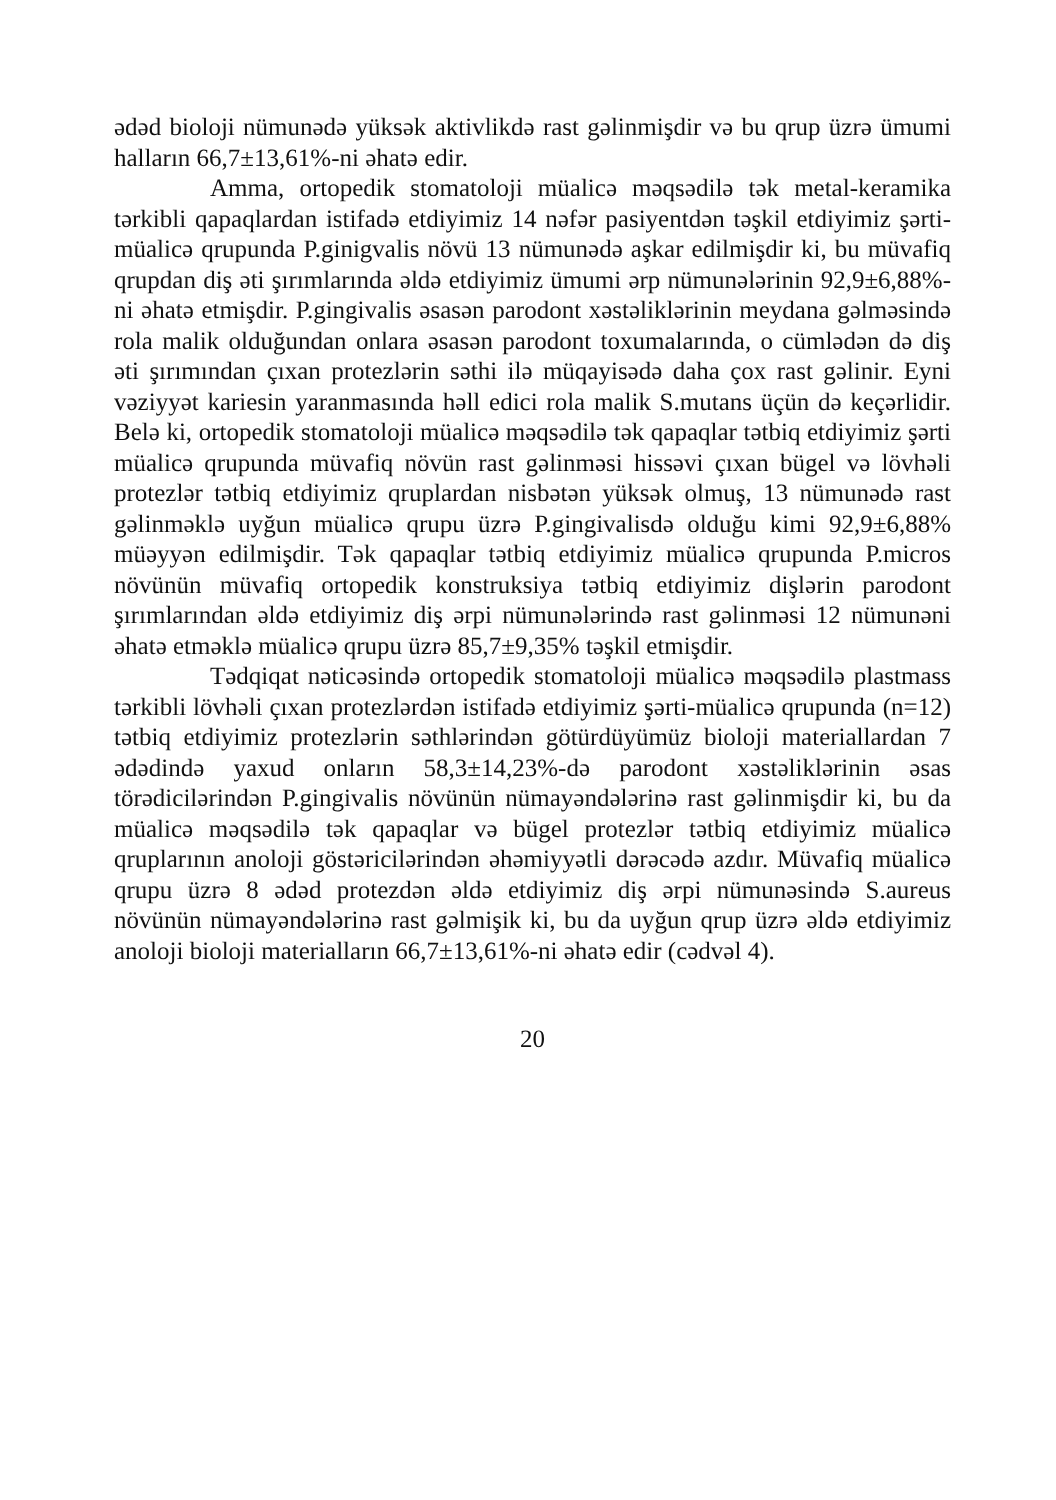ədəd bioloji nümunədə yüksək aktivlikdə rast gəlinmişdir və bu qrup üzrə ümumi halların 66,7±13,61%-ni əhatə edir.
Amma, ortopedik stomatoloji müalicə məqsədilə tək metal-keramika tərkibli qapaqlardan istifadə etdiyimiz 14 nəfər pasiyentdən təşkil etdiyimiz şərti-müalicə qrupunda P.ginigvalis növü 13 nümunədə aşkar edilmişdir ki, bu müvafiq qrupdan diş əti şırımlarında əldə etdiyimiz ümumi ərp nümunələrinin 92,9±6,88%-ni əhatə etmişdir. P.gingivalis əsasən parodont xəstəliklərinin meydana gəlməsində rola malik olduğundan onlara əsasən parodont toxumalarında, o cümlədən də diş əti şırımından çıxan protezlərin səthi ilə müqayisədə daha çox rast gəlinir. Eyni vəziyyət kariesin yaranmasında həll edici rola malik S.mutans üçün də keçərlidir. Belə ki, ortopedik stomatoloji müalicə məqsədilə tək qapaqlar tətbiq etdiyimiz şərti müalicə qrupunda müvafiq növün rast gəlinməsi hissəvi çıxan bügel və lövhəli protezlər tətbiq etdiyimiz qruplardan nisbətən yüksək olmuş, 13 nümunədə rast gəlinməklə uyğun müalicə qrupu üzrə P.gingivalisdə olduğu kimi 92,9±6,88% müəyyən edilmişdir. Tək qapaqlar tətbiq etdiyimiz müalicə qrupunda P.micros növünün müvafiq ortopedik konstruksiya tətbiq etdiyimiz dişlərin parodont şırımlarından əldə etdiyimiz diş ərpi nümunələrində rast gəlinməsi 12 nümunəni əhatə etməklə müalicə qrupu üzrə 85,7±9,35% təşkil etmişdir.
Tədqiqat nəticəsində ortopedik stomatoloji müalicə məqsədilə plastmass tərkibli lövhəli çıxan protezlərdən istifadə etdiyimiz şərti-müalicə qrupunda (n=12) tətbiq etdiyimiz protezlərin səthlərindən götürdüyümüz bioloji materiallardan 7 ədədində yaxud onların 58,3±14,23%-də parodont xəstəliklərinin əsas törədicilərindən P.gingivalis növünün nümayəndələrinə rast gəlinmişdir ki, bu da müalicə məqsədilə tək qapaqlar və bügel protezlər tətbiq etdiyimiz müalicə qruplarının anoloji göstəricilərindən əhəmiyyətli dərəcədə azdır. Müvafiq müalicə qrupu üzrə 8 ədəd protezdən əldə etdiyimiz diş ərpi nümunəsində S.aureus növünün nümayəndələrinə rast gəlmişik ki, bu da uyğun qrup üzrə əldə etdiyimiz anoloji bioloji materialların 66,7±13,61%-ni əhatə edir (cədvəl 4).
20